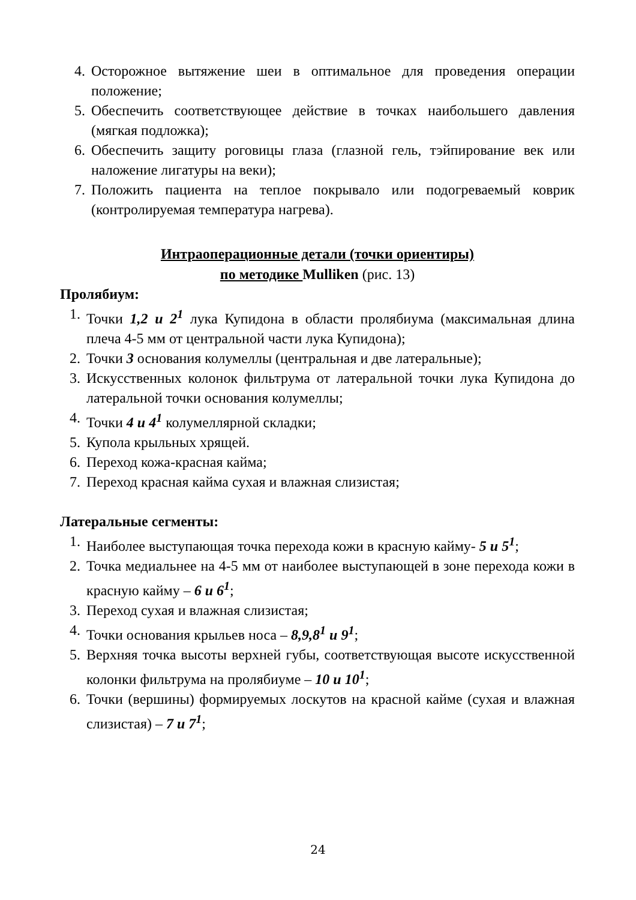4. Осторожное вытяжение шеи в оптимальное для проведения операции положение;
5. Обеспечить соответствующее действие в точках наибольшего давления (мягкая подложка);
6. Обеспечить защиту роговицы глаза (глазной гель, тэйпирование век или наложение лигатуры на веки);
7. Положить пациента на теплое покрывало или подогреваемый коврик (контролируемая температура нагрева).
Интраоперационные детали (точки ориентиры)
по методике Mulliken (рис. 13)
Пролябиум:
1. Точки 1,2 и 2<sup>1</sup> лука Купидона в области пролябиума (максимальная длина плеча 4-5 мм от центральной части лука Купидона);
2. Точки 3 основания колумеллы (центральная и две латеральные);
3. Искусственных колонок фильтрума от латеральной точки лука Купидона до латеральной точки основания колумеллы;
4. Точки 4 и 4<sup>1</sup> колумеллярной складки;
5. Купола крыльных хрящей.
6. Переход кожа-красная кайма;
7. Переход красная кайма сухая и влажная слизистая;
Латеральные сегменты:
1. Наиболее выступающая точка перехода кожи в красную кайму- 5 и 5<sup>1</sup>;
2. Точка медиальнее на 4-5 мм от наиболее выступающей в зоне перехода кожи в красную кайму – 6 и 6<sup>1</sup>;
3. Переход сухая и влажная слизистая;
4. Точки основания крыльев носа – 8,9,8<sup>1</sup> и 9<sup>1</sup>;
5. Верхняя точка высоты верхней губы, соответствующая высоте искусственной колонки фильтрума на пролябиуме – 10 и 10<sup>1</sup>;
6. Точки (вершины) формируемых лоскутов на красной кайме (сухая и влажная слизистая) – 7 и 7<sup>1</sup>;
24